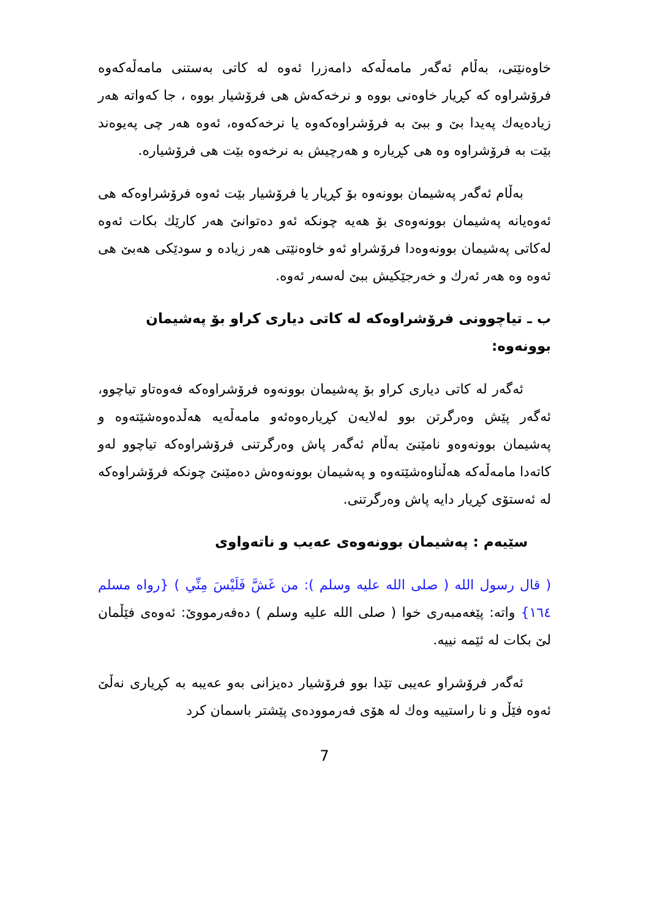خاوەنێتی، بەڵام ئەگەر مامەڵەکە دامەزرا ئەوە لە کاتی بەستنی مامەڵەکەوە فرۆشراوە کە کڕیار خاوەنی بووە و نرخەکەش هی فرۆشیار بووە ، جا کەواتە هەر زیادەیەك پەیدا بێ و ببێ بە فرۆشراوەکەوە یا نرخەکەوە، ئەوە هەر چی پەیوەند بێت بە فرۆشراوە وە هی کڕیارە و هەرچیش بە نرخەوە بێت هی فرۆشیارە.
بەڵام ئەگەر پەشیمان بوونەوە بۆ کڕیار یا فرۆشیار بێت ئەوە فرۆشراوەکە هی ئەوەیانە پەشیمان بوونەوەی بۆ هەیە چونکە ئەو دەتوانێ هەر کارێك بکات ئەوە لەکاتی پەشیمان بوونەوەدا فرۆشراو ئەو خاوەنێتی هەر زیادە و سودێکی هەبێ هی ئەوە وە هەر ئەرك و خەرجێکیش ببێ لەسەر ئەوە.
ب ـ تیاچوونی فرۆشراوەکە لە کاتی دیاری کراو بۆ پەشیمان بوونەوە:
ئەگەر لە کاتی دیاری کراو بۆ پەشیمان بوونەوە فرۆشراوەکە فەوەتاو تیاچوو، ئەگەر پێش وەرگرتن بوو لەلایەن کڕیارەوەئەو مامەڵەیە هەڵدەوەشێتەوە و پەشیمان بوونەوەو نامێنێ بەڵام ئەگەر پاش وەرگرتنی فرۆشراوەکە تیاچوو لەو کاتەدا مامەڵەکە هەڵناوەشێتەوە و پەشیمان بوونەوەش دەمێنێ چونکە فرۆشراوەکە لە ئەستۆی کڕیار دایە پاش وەرگرتنی.
سێیەم : پەشیمان بوونەوەی عەیب و ناتەواوی
( قال رسول الله ( صلى الله عليه وسلم ): من غَشَّ فَلَيْسَ مِنِّي ) {رواه مسلم ١٦٤} واتە: پێغەمبەری خوا ( صلى الله عليه وسلم ) دەفەرمووێ: ئەوەی فێڵمان لێ بکات لە ئێمە نییە.
ئەگەر فرۆشراو عەیبی تێدا بوو فرۆشیار دەیزانی بەو عەیبە بە کڕیاری نەڵێ ئەوە فێڵ و نا راستییە وەك لە هۆی فەرموودەی پێشتر باسمان کرد
7